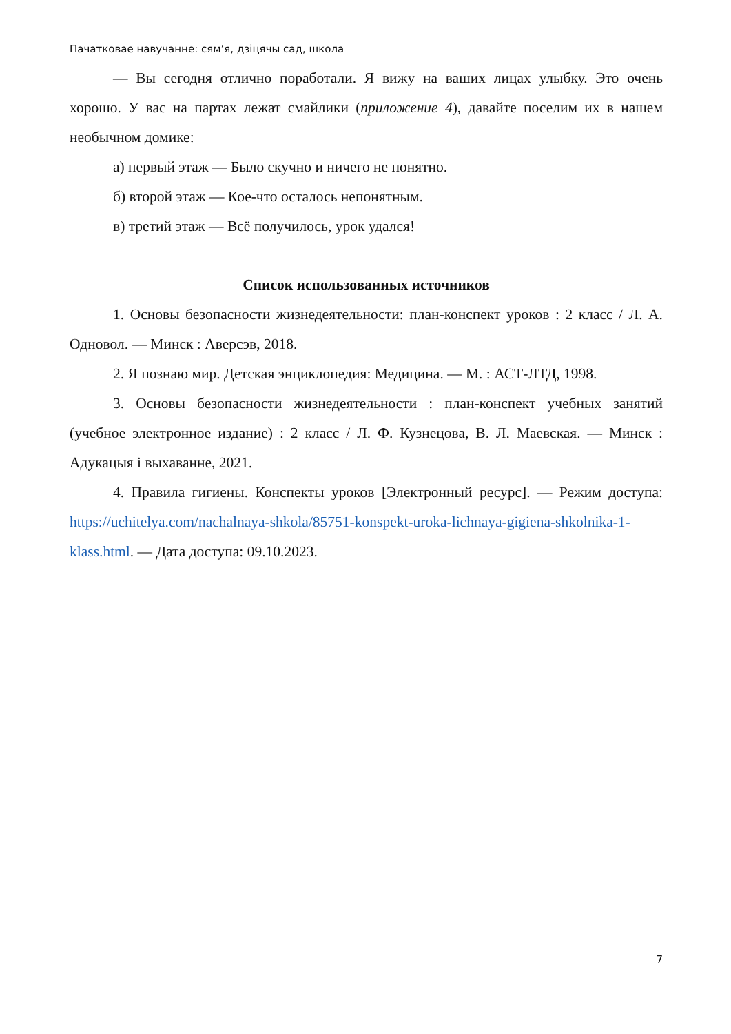Пачатковае навучанне: сям’я, дзіцячы сад, школа
— Вы сегодня отлично поработали. Я вижу на ваших лицах улыбку. Это очень хорошо. У вас на партах лежат смайлики (приложение 4), давайте поселим их в нашем необычном домике:
а) первый этаж — Было скучно и ничего не понятно.
б) второй этаж — Кое-что осталось непонятным.
в) третий этаж — Всё получилось, урок удался!
Список использованных источников
1. Основы безопасности жизнедеятельности: план-конспект уроков : 2 класс / Л. А. Одновол. — Минск : Аверсэв, 2018.
2. Я познаю мир. Детская энциклопедия: Медицина. — М. : АСТ-ЛТД, 1998.
3. Основы безопасности жизнедеятельности : план-конспект учебных занятий (учебное электронное издание) : 2 класс / Л. Ф. Кузнецова, В. Л. Маевская. — Минск : Адукацыя і выхаванне, 2021.
4. Правила гигиены. Конспекты уроков [Электронный ресурс]. — Режим доступа: https://uchitelya.com/nachalnaya-shkola/85751-konspekt-uroka-lichnaya-gigiena-shkolnika-1-klass.html. — Дата доступа: 09.10.2023.
7